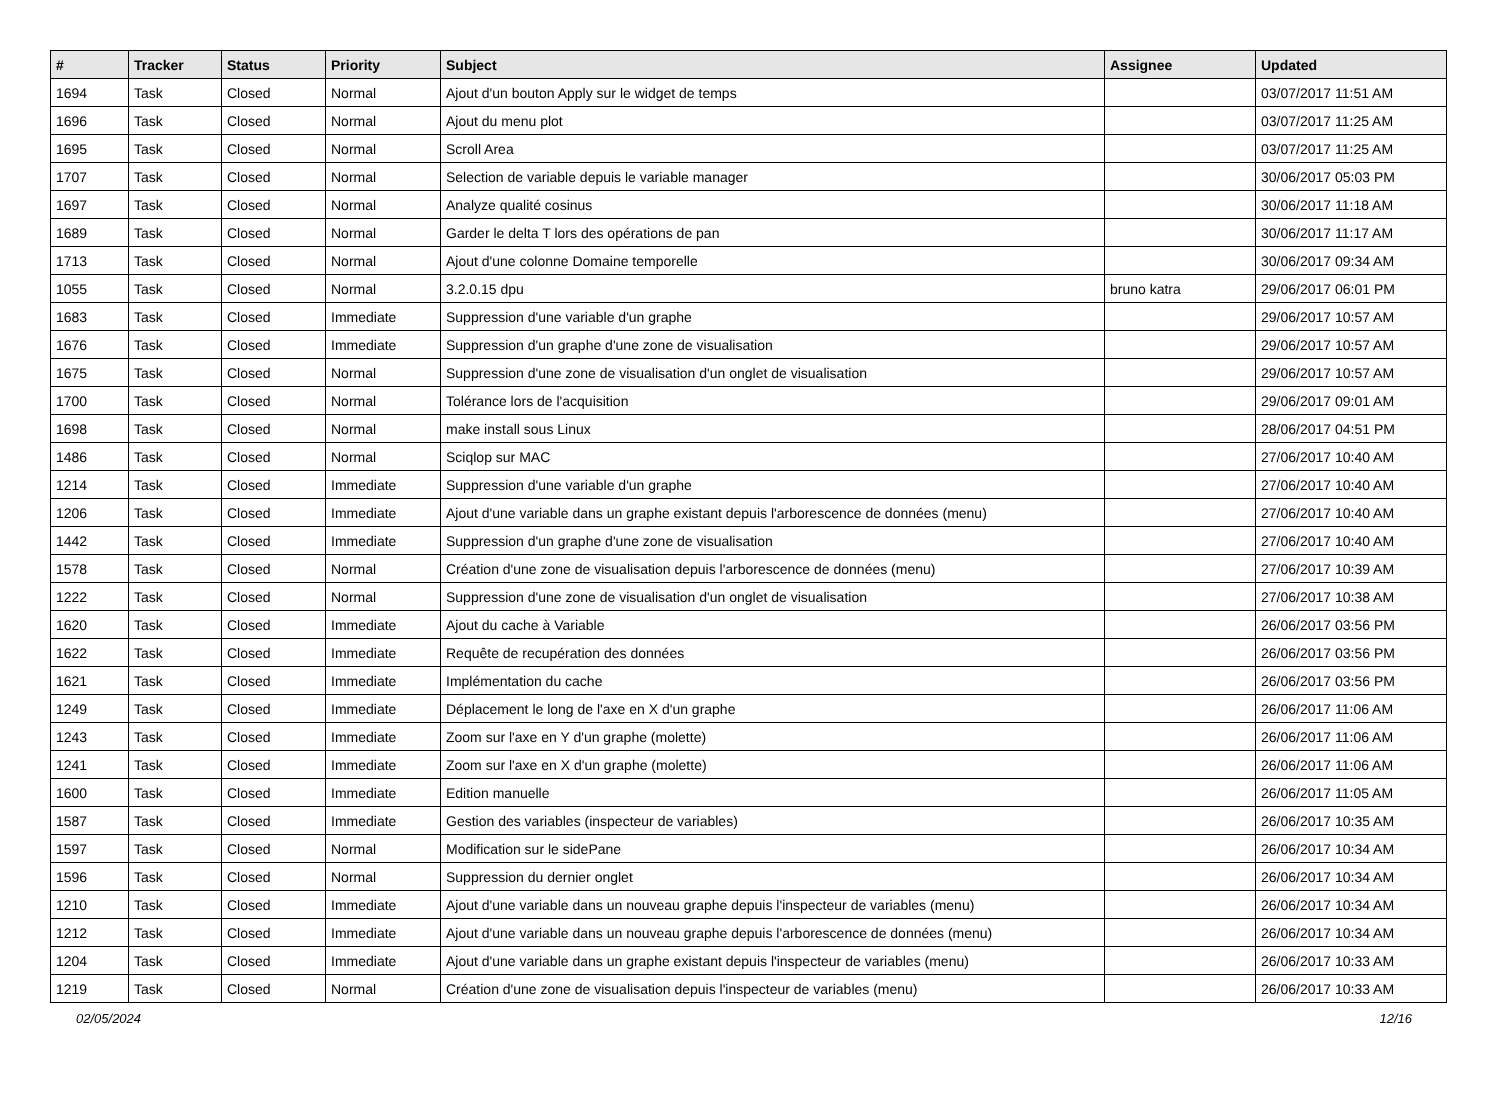| # | Tracker | Status | Priority | Subject | Assignee | Updated |
| --- | --- | --- | --- | --- | --- | --- |
| 1694 | Task | Closed | Normal | Ajout d'un bouton Apply sur le widget de temps | | 03/07/2017 11:51 AM |
| 1696 | Task | Closed | Normal | Ajout du menu plot | | 03/07/2017 11:25 AM |
| 1695 | Task | Closed | Normal | Scroll Area | | 03/07/2017 11:25 AM |
| 1707 | Task | Closed | Normal | Selection de variable depuis le variable manager | | 30/06/2017 05:03 PM |
| 1697 | Task | Closed | Normal | Analyze qualité cosinus | | 30/06/2017 11:18 AM |
| 1689 | Task | Closed | Normal | Garder le delta T lors des opérations de pan | | 30/06/2017 11:17 AM |
| 1713 | Task | Closed | Normal | Ajout d'une colonne Domaine temporelle | | 30/06/2017 09:34 AM |
| 1055 | Task | Closed | Normal | 3.2.0.15 dpu | bruno katra | 29/06/2017 06:01 PM |
| 1683 | Task | Closed | Immediate | Suppression d'une variable d'un graphe | | 29/06/2017 10:57 AM |
| 1676 | Task | Closed | Immediate | Suppression d'un graphe d'une zone de visualisation | | 29/06/2017 10:57 AM |
| 1675 | Task | Closed | Normal | Suppression d'une zone de visualisation d'un onglet de visualisation | | 29/06/2017 10:57 AM |
| 1700 | Task | Closed | Normal | Tolérance lors de l'acquisition | | 29/06/2017 09:01 AM |
| 1698 | Task | Closed | Normal | make install sous Linux | | 28/06/2017 04:51 PM |
| 1486 | Task | Closed | Normal | Sciqlop sur MAC | | 27/06/2017 10:40 AM |
| 1214 | Task | Closed | Immediate | Suppression d'une variable d'un graphe | | 27/06/2017 10:40 AM |
| 1206 | Task | Closed | Immediate | Ajout d'une variable dans un graphe existant depuis l'arborescence de données (menu) | | 27/06/2017 10:40 AM |
| 1442 | Task | Closed | Immediate | Suppression d'un graphe d'une zone de visualisation | | 27/06/2017 10:40 AM |
| 1578 | Task | Closed | Normal | Création d'une zone de visualisation depuis l'arborescence de données (menu) | | 27/06/2017 10:39 AM |
| 1222 | Task | Closed | Normal | Suppression d'une zone de visualisation d'un onglet de visualisation | | 27/06/2017 10:38 AM |
| 1620 | Task | Closed | Immediate | Ajout du cache à Variable | | 26/06/2017 03:56 PM |
| 1622 | Task | Closed | Immediate | Requête de recupération des données | | 26/06/2017 03:56 PM |
| 1621 | Task | Closed | Immediate | Implémentation du cache | | 26/06/2017 03:56 PM |
| 1249 | Task | Closed | Immediate | Déplacement le long de l'axe en X d'un graphe | | 26/06/2017 11:06 AM |
| 1243 | Task | Closed | Immediate | Zoom sur l'axe en Y d'un graphe (molette) | | 26/06/2017 11:06 AM |
| 1241 | Task | Closed | Immediate | Zoom sur l'axe en X d'un graphe (molette) | | 26/06/2017 11:06 AM |
| 1600 | Task | Closed | Immediate | Edition manuelle | | 26/06/2017 11:05 AM |
| 1587 | Task | Closed | Immediate | Gestion des variables (inspecteur de variables) | | 26/06/2017 10:35 AM |
| 1597 | Task | Closed | Normal | Modification sur le sidePane | | 26/06/2017 10:34 AM |
| 1596 | Task | Closed | Normal | Suppression du dernier onglet | | 26/06/2017 10:34 AM |
| 1210 | Task | Closed | Immediate | Ajout d'une variable dans un nouveau graphe depuis l'inspecteur de variables (menu) | | 26/06/2017 10:34 AM |
| 1212 | Task | Closed | Immediate | Ajout d'une variable dans un nouveau graphe depuis l'arborescence de données (menu) | | 26/06/2017 10:34 AM |
| 1204 | Task | Closed | Immediate | Ajout d'une variable dans un graphe existant depuis l'inspecteur de variables (menu) | | 26/06/2017 10:33 AM |
| 1219 | Task | Closed | Normal | Création d'une zone de visualisation depuis l'inspecteur de variables (menu) | | 26/06/2017 10:33 AM |
02/05/2024 12/16